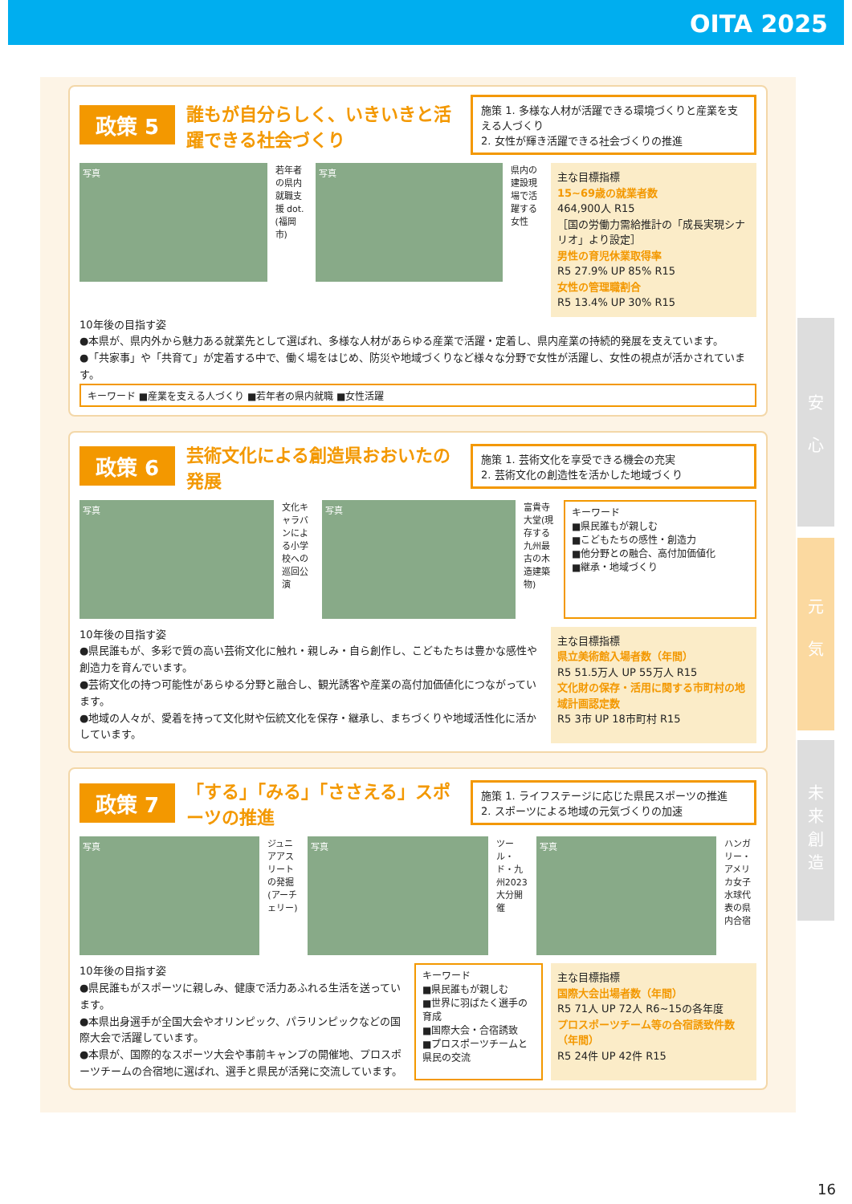OITA 2025
政策 5
誰もが自分らしく、いきいきと活躍できる社会づくり
施策 1. 多様な人材が活躍できる環境づくりと産業を支える人づくり
2. 女性が輝き活躍できる社会づくりの推進
写真
若年者の県内就職支援 dot.(福岡市)
写真
県内の建設現場で活躍する女性
主な目標指標
15~69歳の就業者数
464,900人 R15
［国の労働力需給推計の「成長実現シナリオ」より設定］
男性の育児休業取得率
R5 27.9% UP 85% R15
女性の管理職割合
R5 13.4% UP 30% R15
10年後の目指す姿
●本県が、県内外から魅力ある就業先として選ばれ、多様な人材があらゆる産業で活躍・定着し、県内産業の持続的発展を支えています。
●「共家事」や「共育て」が定着する中で、働く場をはじめ、防災や地域づくりなど様々な分野で女性が活躍し、女性の視点が活かされています。
キーワード ■産業を支える人づくり ■若年者の県内就職 ■女性活躍
政策 6
芸術文化による創造県おおいたの発展
施策 1. 芸術文化を享受できる機会の充実
2. 芸術文化の創造性を活かした地域づくり
写真
文化キャラバンによる小学校への巡回公演
写真
富貴寺大堂(現存する九州最古の木造建築物)
キーワード
■県民誰もが親しむ
■こどもたちの感性・創造力
■他分野との融合、高付加価値化
■継承・地域づくり
10年後の目指す姿
●県民誰もが、多彩で質の高い芸術文化に触れ・親しみ・自ら創作し、こどもたちは豊かな感性や創造力を育んでいます。
●芸術文化の持つ可能性があらゆる分野と融合し、観光誘客や産業の高付加価値化につながっています。
●地域の人々が、愛着を持って文化財や伝統文化を保存・継承し、まちづくりや地域活性化に活かしています。
主な目標指標
県立美術館入場者数（年間）
R5 51.5万人 UP 55万人 R15
文化財の保存・活用に関する市町村の地域計画認定数
R5 3市 UP 18市町村 R15
政策 7
「する」「みる」「ささえる」スポーツの推進
施策 1. ライフステージに応じた県民スポーツの推進
2. スポーツによる地域の元気づくりの加速
写真
ジュニアアスリートの発掘(アーチェリー)
写真
ツール・ド・九州2023大分開催
写真
ハンガリー・アメリカ女子水球代表の県内合宿
10年後の目指す姿
●県民誰もがスポーツに親しみ、健康で活力あふれる生活を送っています。
●本県出身選手が全国大会やオリンピック、パラリンピックなどの国際大会で活躍しています。
●本県が、国際的なスポーツ大会や事前キャンプの開催地、プロスポーツチームの合宿地に選ばれ、選手と県民が活発に交流しています。
キーワード
■県民誰もが親しむ
■世界に羽ばたく選手の育成
■国際大会・合宿誘致
■プロスポーツチームと県民の交流
主な目標指標
国際大会出場者数（年間）
R5 71人 UP 72人 R6~15の各年度
プロスポーツチーム等の合宿誘致件数（年間）
R5 24件 UP 42件 R15
安
心
元
気
未
来
創
造
16